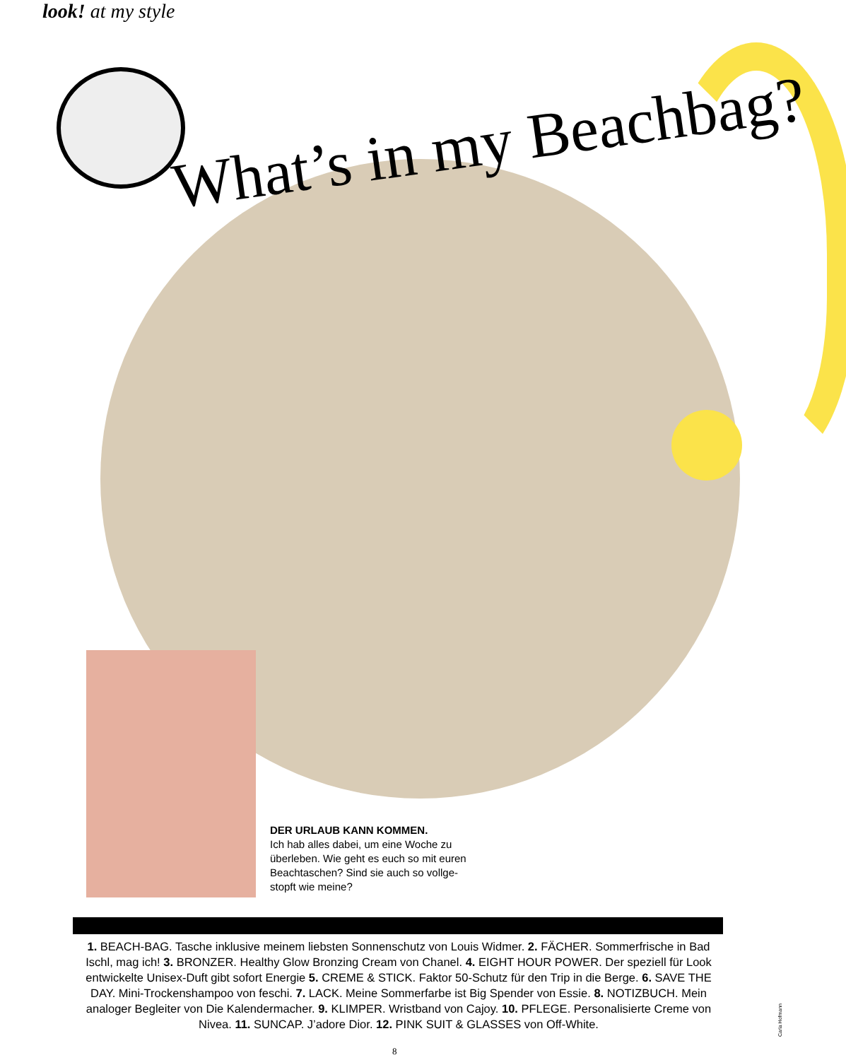look! at my style
What’s in my Beachbag?
DER URLAUB KANN KOMMEN.
Ich hab alles dabei, um eine Woche zu überleben. Wie geht es euch so mit euren Beachtaschen? Sind sie auch so vollge-stopft wie meine?
1. BEACH-BAG. Tasche inklusive meinem liebsten Sonnenschutz von Louis Widmer. 2. FÄCHER. Sommerfrische in Bad Ischl, mag ich! 3. BRONZER. Healthy Glow Bronzing Cream von Chanel. 4. EIGHT HOUR POWER. Der speziell für Look entwickelte Unisex-Duft gibt sofort Energie 5. CREME & STICK. Faktor 50-Schutz für den Trip in die Berge. 6. SAVE THE DAY. Mini-Trockenshampoo von feschi. 7. LACK. Meine Sommerfarbe ist Big Spender von Essie. 8. NOTIZBUCH. Mein analoger Begleiter von Die Kalendermacher. 9. KLIMPER. Wristband von Cajoy. 10. PFLEGE. Personalisierte Creme von Nivea. 11. SUNCAP. J’adore Dior. 12. PINK SUIT & GLASSES von Off-White.
Carla Hofmann
8